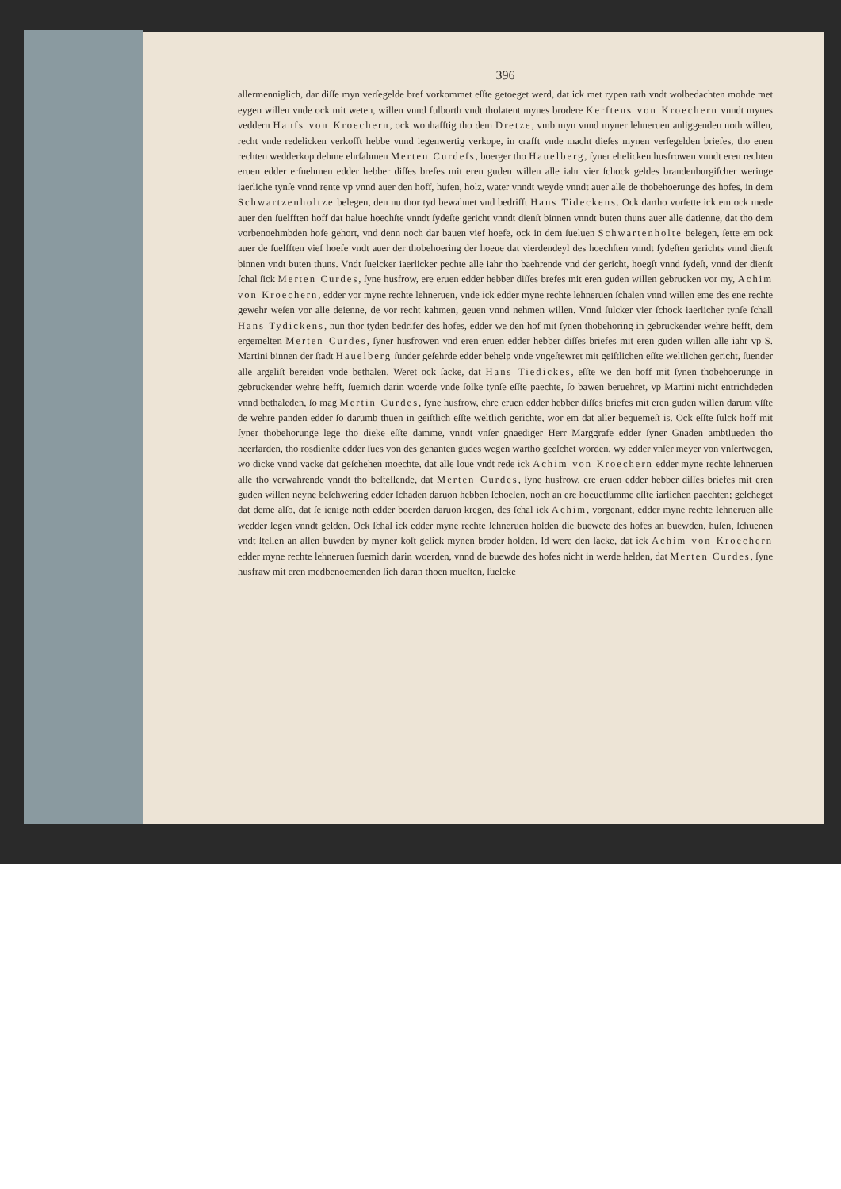396
allermenniglich, dar diſſe myn verſegelde bref vorkommet eſſte getoeget werd, dat ick met rypen rath vndt wolbedachten mohde met eygen willen vnde ock mit weten, willen vnnd fulborth vndt tholatent mynes brodere Kerſtens von Kroechern vnndt mynes veddern Hanſs von Kroechern, ock wonhafftig tho dem Dretze, vmb myn vnnd myner lehneruen anliggenden noth willen, recht vnde redelicken verkofft hebbe vnnd iegenwertig verkope, in crafft vnde macht dieſes mynen verſegelden briefes, tho enen rechten wedderkop dehme ehrſahmen Merten Curdeſs, boerger tho Hauelberg, ſyner ehelicken husfrowen vnndt eren rechten eruen edder erſnehmen edder hebber diſſes brefes mit eren guden willen alle iahr vier ſchock geldes brandenburgiſcher weringe iaerliche tynſe vnnd rente vp vnnd auer den hoff, hufen, holz, water vnndt weyde vnndt auer alle de thobehoerunge des hofes, in dem Schwartzenholtze belegen, den nu thor tyd bewahnet vnd bedrifft Hans Tideckens. Ock dartho vorſette ick em ock mede auer den ſuelfften hoff dat halue hoechſte vnndt ſydeſte gericht vnndt dienſt binnen vnndt buten thuns auer alle datienne, dat tho dem vorbenoehmbden hofe gehort, vnd denn noch dar bauen vief hoefe, ock in dem ſueluen Schwartenholte belegen, ſette em ock auer de ſuelfften vief hoefe vndt auer der thobehoering der hoeue dat vierdendeyl des hoechſten vnndt ſydeſten gerichts vnnd dienſt binnen vndt buten thuns. Vndt ſuelcker iaerlicker pechte alle iahr tho baehrende vnd der gericht, hoegſt vnnd ſydeſt, vnnd der dienſt ſchal ſick Merten Curdes, ſyne husfrow, ere eruen edder hebber diſſes brefes mit eren guden willen gebrucken vor my, Achim von Kroechern, edder vor myne rechte lehneruen, vnde ick edder myne rechte lehneruen ſchalen vnnd willen eme des ene rechte gewehr weſen vor alle deienne, de vor recht kahmen, geuen vnnd nehmen willen. Vnnd ſulcker vier ſchock iaerlicher tynſe ſchall Hans Tydickens, nun thor tyden bedrifer des hofes, edder we den hof mit ſynen thobehoring in gebruckender wehre hefft, dem ergemelten Merten Curdes, ſyner husfrowen vnd eren eruen edder hebber diſſes briefes mit eren guden willen alle iahr vp S. Martini binnen der ſtadt Hauelberg ſunder geſehrde edder behelp vnde vngeſtewret mit geiſtlichen eſſte weltlichen gericht, ſuender alle argeliſt bereiden vnde bethalen. Weret ock ſacke, dat Hans Tiedickes, eſſte we den hoff mit ſynen thobehoerunge in gebruckender wehre hefft, ſuemich darin woerde vnde ſolke tynſe eſſte paechte, ſo bawen beruehret, vp Martini nicht entrichdeden vnnd bethaleden, ſo mag Mertin Curdes, ſyne husfrow, ehre eruen edder hebber diſſes briefes mit eren guden willen darum vſſte de wehre panden edder ſo darumb thuen in geiſtlich eſſte weltlich gerichte, wor em dat aller bequemeſt is. Ock eſſte ſulck hoff mit ſyner thobehorunge lege tho dieke eſſte damme, vnndt vnſer gnaediger Herr Marggrafe edder ſyner Gnaden ambtlueden tho heerfarden, tho rosdienſte edder ſues von des genanten gudes wegen wartho geeſchet worden, wy edder vnſer meyer von vnſertwegen, wo dicke vnnd vacke dat geſchehen moechte, dat alle loue vndt rede ick Achim von Kroechern edder myne rechte lehneruen alle tho verwahrende vnndt tho beſtellende, dat Merten Curdes, ſyne husfrow, ere eruen edder hebber diſſes briefes mit eren guden willen neyne beſchwering edder ſchaden daruon hebben ſchoelen, noch an ere hoeuetſumme eſſte iarlichen paechten; geſcheget dat deme alſo, dat ſe ienige noth edder boerden daruon kregen, des ſchal ick Achim, vorgenant, edder myne rechte lehneruen alle wedder legen vnndt gelden. Ock ſchal ick edder myne rechte lehneruen holden die buewete des hofes an buewden, huſen, ſchuenen vndt ſtellen an allen buwden by myner koſt gelick mynen broder holden. Id were den ſacke, dat ick Achim von Kroechern edder myne rechte lehneruen ſuemich darin woerden, vnnd de buewde des hofes nicht in werde helden, dat Merten Curdes, ſyne husfraw mit eren medbenoemenden ſich daran thoen mueſten, ſuelcke